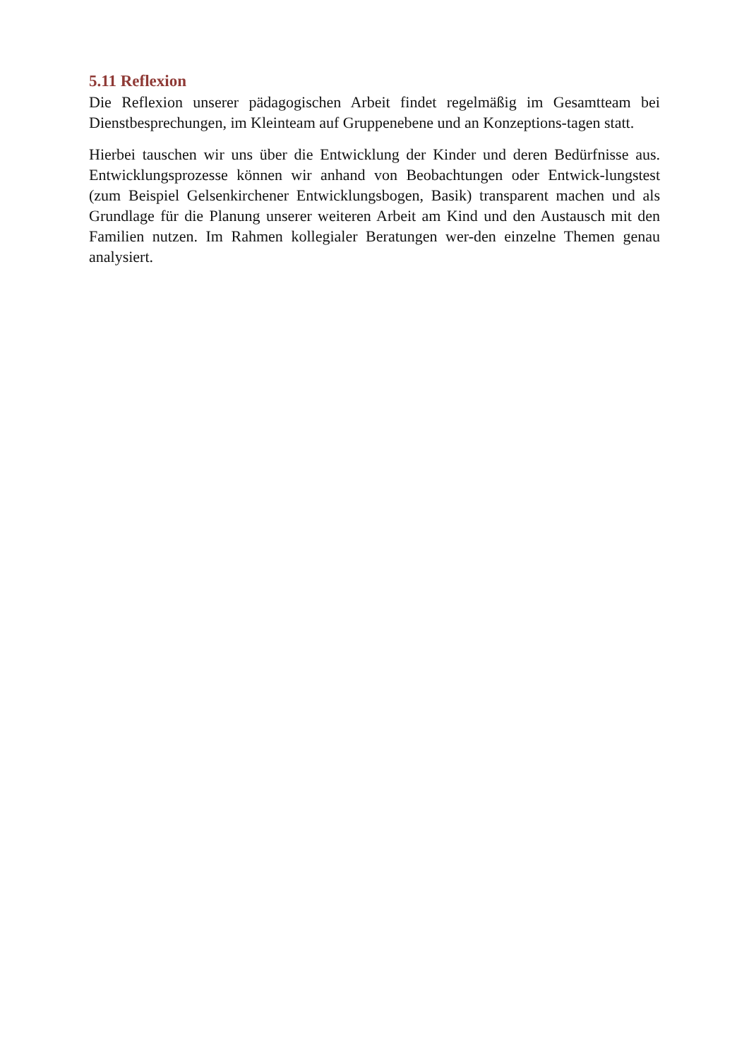5.11 Reflexion
Die Reflexion unserer pädagogischen Arbeit findet regelmäßig im Gesamtteam bei Dienstbesprechungen, im Kleinteam auf Gruppenebene und an Konzeptions-tagen statt.
Hierbei tauschen wir uns über die Entwicklung der Kinder und deren Bedürfnisse aus. Entwicklungsprozesse können wir anhand von Beobachtungen oder Entwick-lungstest (zum Beispiel Gelsenkirchener Entwicklungsbogen, Basik) transparent machen und als Grundlage für die Planung unserer weiteren Arbeit am Kind und den Austausch mit den Familien nutzen. Im Rahmen kollegialer Beratungen wer-den einzelne Themen genau analysiert.